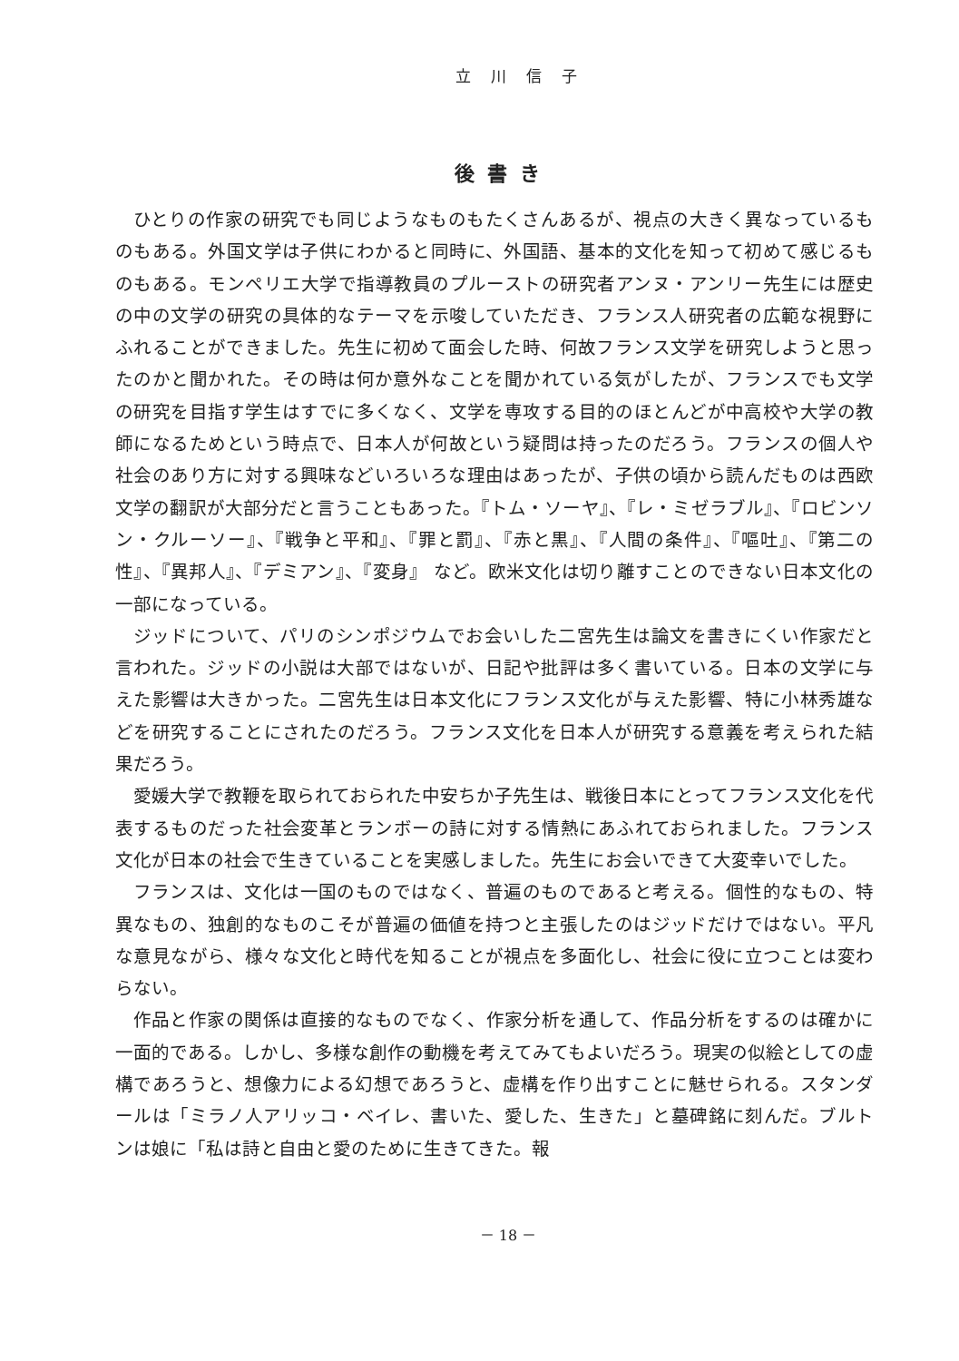立川信子
後書き
ひとりの作家の研究でも同じようなものもたくさんあるが、視点の大きく異なっているものもある。外国文学は子供にわかると同時に、外国語、基本的文化を知って初めて感じるものもある。モンペリエ大学で指導教員のプルーストの研究者アンヌ・アンリー先生には歴史の中の文学の研究の具体的なテーマを示唆していただき、フランス人研究者の広範な視野にふれることができました。先生に初めて面会した時、何故フランス文学を研究しようと思ったのかと聞かれた。その時は何か意外なことを聞かれている気がしたが、フランスでも文学の研究を目指す学生はすでに多くなく、文学を専攻する目的のほとんどが中高校や大学の教師になるためという時点で、日本人が何故という疑問は持ったのだろう。フランスの個人や社会のあり方に対する興味などいろいろな理由はあったが、子供の頃から読んだものは西欧文学の翻訳が大部分だと言うこともあった。『トム・ソーヤ』、『レ・ミゼラブル』、『ロビンソン・クルーソー』、『戦争と平和』、『罪と罰』、『赤と黒』、『人間の条件』、『嘔吐』、『第二の性』、『異邦人』、『デミアン』、『変身』 など。欧米文化は切り離すことのできない日本文化の一部になっている。
ジッドについて、パリのシンポジウムでお会いした二宮先生は論文を書きにくい作家だと言われた。ジッドの小説は大部ではないが、日記や批評は多く書いている。日本の文学に与えた影響は大きかった。二宮先生は日本文化にフランス文化が与えた影響、特に小林秀雄などを研究することにされたのだろう。フランス文化を日本人が研究する意義を考えられた結果だろう。
愛媛大学で教鞭を取られておられた中安ちか子先生は、戦後日本にとってフランス文化を代表するものだった社会変革とランボーの詩に対する情熱にあふれておられました。フランス文化が日本の社会で生きていることを実感しました。先生にお会いできて大変幸いでした。
フランスは、文化は一国のものではなく、普遍のものであると考える。個性的なもの、特異なもの、独創的なものこそが普遍の価値を持つと主張したのはジッドだけではない。平凡な意見ながら、様々な文化と時代を知ることが視点を多面化し、社会に役に立つことは変わらない。
作品と作家の関係は直接的なものでなく、作家分析を通して、作品分析をするのは確かに一面的である。しかし、多様な創作の動機を考えてみてもよいだろう。現実の似絵としての虚構であろうと、想像力による幻想であろうと、虚構を作り出すことに魅せられる。スタンダールは「ミラノ人アリッコ・ベイレ、書いた、愛した、生きた」と墓碑銘に刻んだ。ブルトンは娘に「私は詩と自由と愛のために生きてきた。報
－ 18 －